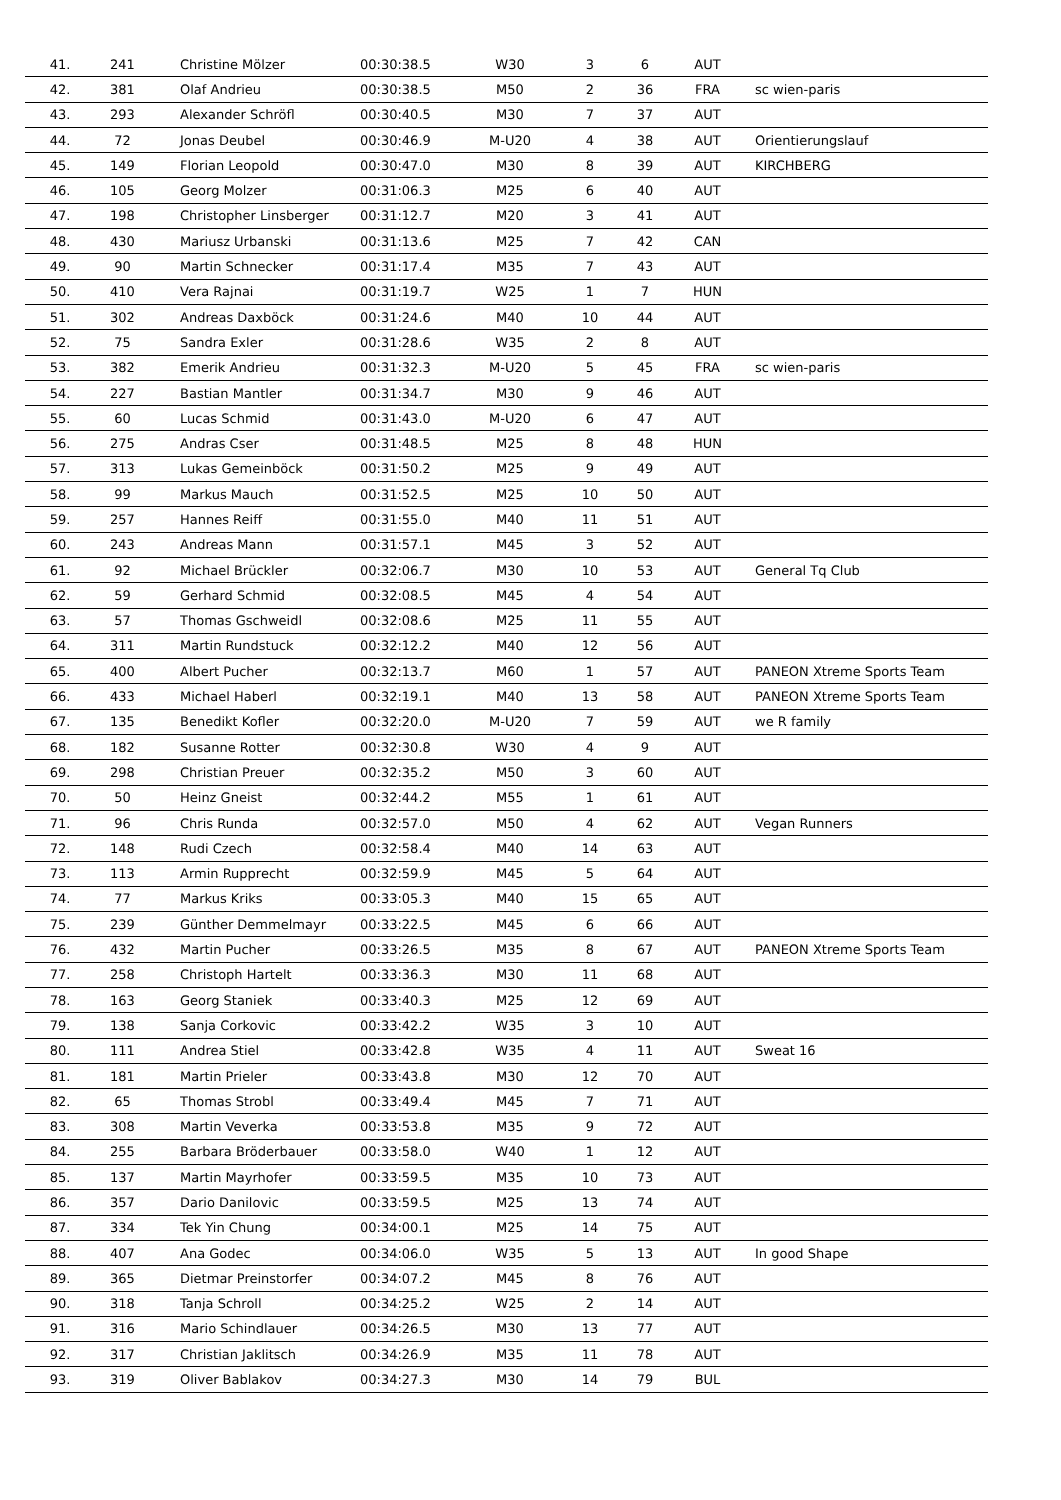| 41. | 241 | Christine Mölzer | 00:30:38.5 | W30 | 3 | 6 | AUT | |
| 42. | 381 | Olaf Andrieu | 00:30:38.5 | M50 | 2 | 36 | FRA | sc wien-paris |
| 43. | 293 | Alexander Schröfl | 00:30:40.5 | M30 | 7 | 37 | AUT | |
| 44. | 72 | Jonas Deubel | 00:30:46.9 | M-U20 | 4 | 38 | AUT | Orientierungslauf |
| 45. | 149 | Florian Leopold | 00:30:47.0 | M30 | 8 | 39 | AUT | KIRCHBERG |
| 46. | 105 | Georg Molzer | 00:31:06.3 | M25 | 6 | 40 | AUT | |
| 47. | 198 | Christopher Linsberger | 00:31:12.7 | M20 | 3 | 41 | AUT | |
| 48. | 430 | Mariusz Urbanski | 00:31:13.6 | M25 | 7 | 42 | CAN | |
| 49. | 90 | Martin Schnecker | 00:31:17.4 | M35 | 7 | 43 | AUT | |
| 50. | 410 | Vera Rajnai | 00:31:19.7 | W25 | 1 | 7 | HUN | |
| 51. | 302 | Andreas Daxböck | 00:31:24.6 | M40 | 10 | 44 | AUT | |
| 52. | 75 | Sandra Exler | 00:31:28.6 | W35 | 2 | 8 | AUT | |
| 53. | 382 | Emerik Andrieu | 00:31:32.3 | M-U20 | 5 | 45 | FRA | sc wien-paris |
| 54. | 227 | Bastian Mantler | 00:31:34.7 | M30 | 9 | 46 | AUT | |
| 55. | 60 | Lucas Schmid | 00:31:43.0 | M-U20 | 6 | 47 | AUT | |
| 56. | 275 | Andras Cser | 00:31:48.5 | M25 | 8 | 48 | HUN | |
| 57. | 313 | Lukas Gemeinböck | 00:31:50.2 | M25 | 9 | 49 | AUT | |
| 58. | 99 | Markus Mauch | 00:31:52.5 | M25 | 10 | 50 | AUT | |
| 59. | 257 | Hannes Reiff | 00:31:55.0 | M40 | 11 | 51 | AUT | |
| 60. | 243 | Andreas Mann | 00:31:57.1 | M45 | 3 | 52 | AUT | |
| 61. | 92 | Michael Brückler | 00:32:06.7 | M30 | 10 | 53 | AUT | General Tq Club |
| 62. | 59 | Gerhard Schmid | 00:32:08.5 | M45 | 4 | 54 | AUT | |
| 63. | 57 | Thomas Gschweidl | 00:32:08.6 | M25 | 11 | 55 | AUT | |
| 64. | 311 | Martin Rundstuck | 00:32:12.2 | M40 | 12 | 56 | AUT | |
| 65. | 400 | Albert Pucher | 00:32:13.7 | M60 | 1 | 57 | AUT | PANEON Xtreme Sports Team |
| 66. | 433 | Michael Haberl | 00:32:19.1 | M40 | 13 | 58 | AUT | PANEON Xtreme Sports Team |
| 67. | 135 | Benedikt Kofler | 00:32:20.0 | M-U20 | 7 | 59 | AUT | we R family |
| 68. | 182 | Susanne Rotter | 00:32:30.8 | W30 | 4 | 9 | AUT | |
| 69. | 298 | Christian Preuer | 00:32:35.2 | M50 | 3 | 60 | AUT | |
| 70. | 50 | Heinz Gneist | 00:32:44.2 | M55 | 1 | 61 | AUT | |
| 71. | 96 | Chris Runda | 00:32:57.0 | M50 | 4 | 62 | AUT | Vegan Runners |
| 72. | 148 | Rudi Czech | 00:32:58.4 | M40 | 14 | 63 | AUT | |
| 73. | 113 | Armin Rupprecht | 00:32:59.9 | M45 | 5 | 64 | AUT | |
| 74. | 77 | Markus Kriks | 00:33:05.3 | M40 | 15 | 65 | AUT | |
| 75. | 239 | Günther Demmelmayr | 00:33:22.5 | M45 | 6 | 66 | AUT | |
| 76. | 432 | Martin Pucher | 00:33:26.5 | M35 | 8 | 67 | AUT | PANEON Xtreme Sports Team |
| 77. | 258 | Christoph Hartelt | 00:33:36.3 | M30 | 11 | 68 | AUT | |
| 78. | 163 | Georg Staniek | 00:33:40.3 | M25 | 12 | 69 | AUT | |
| 79. | 138 | Sanja Corkovic | 00:33:42.2 | W35 | 3 | 10 | AUT | |
| 80. | 111 | Andrea Stiel | 00:33:42.8 | W35 | 4 | 11 | AUT | Sweat 16 |
| 81. | 181 | Martin Prieler | 00:33:43.8 | M30 | 12 | 70 | AUT | |
| 82. | 65 | Thomas Strobl | 00:33:49.4 | M45 | 7 | 71 | AUT | |
| 83. | 308 | Martin Veverka | 00:33:53.8 | M35 | 9 | 72 | AUT | |
| 84. | 255 | Barbara Bröderbauer | 00:33:58.0 | W40 | 1 | 12 | AUT | |
| 85. | 137 | Martin Mayrhofer | 00:33:59.5 | M35 | 10 | 73 | AUT | |
| 86. | 357 | Dario Danilovic | 00:33:59.5 | M25 | 13 | 74 | AUT | |
| 87. | 334 | Tek Yin Chung | 00:34:00.1 | M25 | 14 | 75 | AUT | |
| 88. | 407 | Ana Godec | 00:34:06.0 | W35 | 5 | 13 | AUT | In good Shape |
| 89. | 365 | Dietmar Preinstorfer | 00:34:07.2 | M45 | 8 | 76 | AUT | |
| 90. | 318 | Tanja Schroll | 00:34:25.2 | W25 | 2 | 14 | AUT | |
| 91. | 316 | Mario Schindlauer | 00:34:26.5 | M30 | 13 | 77 | AUT | |
| 92. | 317 | Christian Jaklitsch | 00:34:26.9 | M35 | 11 | 78 | AUT | |
| 93. | 319 | Oliver Bablakov | 00:34:27.3 | M30 | 14 | 79 | BUL | |